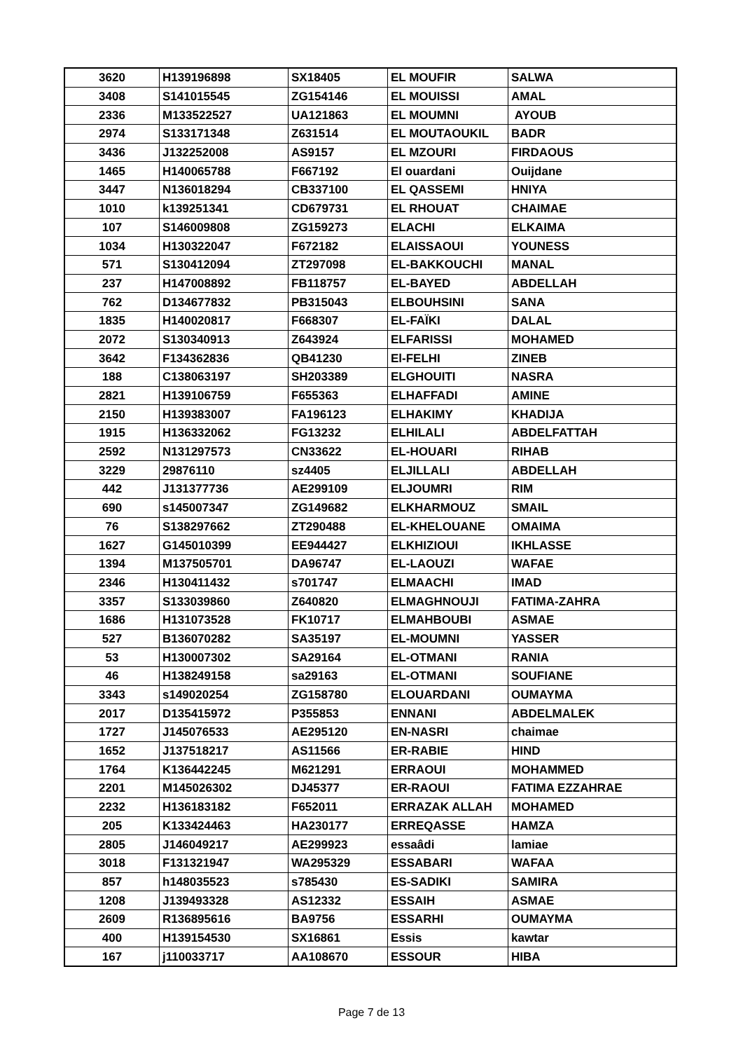| 3620 | H139196898 | SX18405 | EL MOUFIR | SALWA |
| 3408 | S141015545 | ZG154146 | EL MOUISSI | AMAL |
| 2336 | M133522527 | UA121863 | EL MOUMNI | AYOUB |
| 2974 | S133171348 | Z631514 | EL MOUTAOUKIL | BADR |
| 3436 | J132252008 | AS9157 | EL MZOURI | FIRDAOUS |
| 1465 | H140065788 | F667192 | El ouardani | Ouijdane |
| 3447 | N136018294 | CB337100 | EL QASSEMI | HNIYA |
| 1010 | k139251341 | CD679731 | EL RHOUAT | CHAIMAE |
| 107 | S146009808 | ZG159273 | ELACHI | ELKAIMA |
| 1034 | H130322047 | F672182 | ELAISSAOUI | YOUNESS |
| 571 | S130412094 | ZT297098 | EL-BAKKOUCHI | MANAL |
| 237 | H147008892 | FB118757 | EL-BAYED | ABDELLAH |
| 762 | D134677832 | PB315043 | ELBOUHSINI | SANA |
| 1835 | H140020817 | F668307 | EL-FAÏKI | DALAL |
| 2072 | S130340913 | Z643924 | ELFARISSI | MOHAMED |
| 3642 | F134362836 | QB41230 | El-FELHI | ZINEB |
| 188 | C138063197 | SH203389 | ELGHOUITI | NASRA |
| 2821 | H139106759 | F655363 | ELHAFFADI | AMINE |
| 2150 | H139383007 | FA196123 | ELHAKIMY | KHADIJA |
| 1915 | H136332062 | FG13232 | ELHILALI | ABDELFATTAH |
| 2592 | N131297573 | CN33622 | EL-HOUARI | RIHAB |
| 3229 | 29876110 | sz4405 | ELJILLALI | ABDELLAH |
| 442 | J131377736 | AE299109 | ELJOUMRI | RIM |
| 690 | s145007347 | ZG149682 | ELKHARMOUZ | SMAIL |
| 76 | S138297662 | ZT290488 | EL-KHELOUANE | OMAIMA |
| 1627 | G145010399 | EE944427 | ELKHIZIOUI | IKHLASSE |
| 1394 | M137505701 | DA96747 | EL-LAOUZI | WAFAE |
| 2346 | H130411432 | s701747 | ELMAACHI | IMAD |
| 3357 | S133039860 | Z640820 | ELMAGHNOUJI | FATIMA-ZAHRA |
| 1686 | H131073528 | FK10717 | ELMAHBOUBI | ASMAE |
| 527 | B136070282 | SA35197 | EL-MOUMNI | YASSER |
| 53 | H130007302 | SA29164 | EL-OTMANI | RANIA |
| 46 | H138249158 | sa29163 | EL-OTMANI | SOUFIANE |
| 3343 | s149020254 | ZG158780 | ELOUARDANI | OUMAYMA |
| 2017 | D135415972 | P355853 | ENNANI | ABDELMALEK |
| 1727 | J145076533 | AE295120 | EN-NASRI | chaimae |
| 1652 | J137518217 | AS11566 | ER-RABIE | HIND |
| 1764 | K136442245 | M621291 | ERRAOUI | MOHAMMED |
| 2201 | M145026302 | DJ45377 | ER-RAOUI | FATIMA EZZAHRAE |
| 2232 | H136183182 | F652011 | ERRAZAK ALLAH | MOHAMED |
| 205 | K133424463 | HA230177 | ERREQASSE | HAMZA |
| 2805 | J146049217 | AE299923 | essaâdi | lamiae |
| 3018 | F131321947 | WA295329 | ESSABARI | WAFAA |
| 857 | h148035523 | s785430 | ES-SADIKI | SAMIRA |
| 1208 | J139493328 | AS12332 | ESSAIH | ASMAE |
| 2609 | R136895616 | BA9756 | ESSARHI | OUMAYMA |
| 400 | H139154530 | SX16861 | Essis | kawtar |
| 167 | j110033717 | AA108670 | ESSOUR | HIBA |
Page 7 de 13